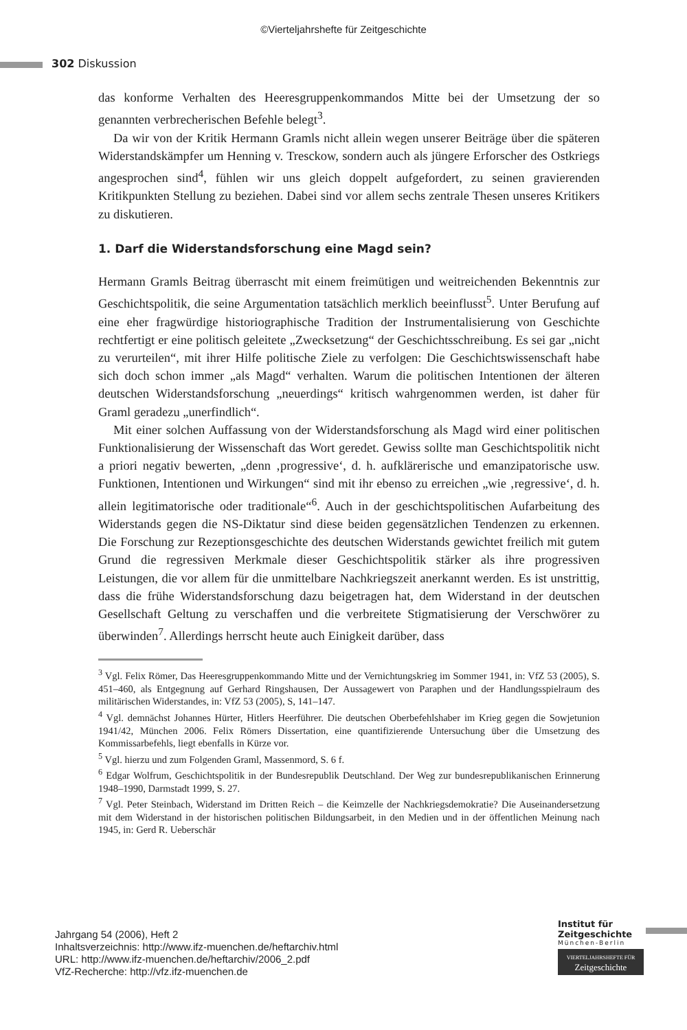©Vierteljahrshefte für Zeitgeschichte
302 Diskussion
das konforme Verhalten des Heeresgruppenkommandos Mitte bei der Umsetzung der so genannten verbrecherischen Befehle belegt<sup>3</sup>.
Da wir von der Kritik Hermann Gramls nicht allein wegen unserer Beiträge über die späteren Widerstandskämpfer um Henning v. Tresckow, sondern auch als jüngere Erforscher des Ostkriegs angesprochen sind<sup>4</sup>, fühlen wir uns gleich doppelt aufgefordert, zu seinen gravierenden Kritikpunkten Stellung zu beziehen. Dabei sind vor allem sechs zentrale Thesen unseres Kritikers zu diskutieren.
1. Darf die Widerstandsforschung eine Magd sein?
Hermann Gramls Beitrag überrascht mit einem freimütigen und weitreichenden Bekenntnis zur Geschichtspolitik, die seine Argumentation tatsächlich merklich beeinflusst<sup>5</sup>. Unter Berufung auf eine eher fragwürdige historiographische Tradition der Instrumentalisierung von Geschichte rechtfertigt er eine politisch geleitete „Zwecksetzung“ der Geschichtsschreibung. Es sei gar „nicht zu verurteilen“, mit ihrer Hilfe politische Ziele zu verfolgen: Die Geschichtswissenschaft habe sich doch schon immer „als Magd“ verhalten. Warum die politischen Intentionen der älteren deutschen Widerstandsforschung „neuerdings“ kritisch wahrgenommen werden, ist daher für Graml geradezu „unerfindlich“.
Mit einer solchen Auffassung von der Widerstandsforschung als Magd wird einer politischen Funktionalisierung der Wissenschaft das Wort geredet. Gewiss sollte man Geschichtspolitik nicht a priori negativ bewerten, „denn ‚progressive‘, d. h. aufklärerische und emanzipatorische usw. Funktionen, Intentionen und Wirkungen“ sind mit ihr ebenso zu erreichen „wie ‚regressive‘, d. h. allein legitimatorische oder traditionale“<sup>6</sup>. Auch in der geschichtspolitischen Aufarbeitung des Widerstands gegen die NS-Diktatur sind diese beiden gegensätzlichen Tendenzen zu erkennen. Die Forschung zur Rezeptionsgeschichte des deutschen Widerstands gewichtet freilich mit gutem Grund die regressiven Merkmale dieser Geschichtspolitik stärker als ihre progressiven Leistungen, die vor allem für die unmittelbare Nachkriegszeit anerkannt werden. Es ist unstrittig, dass die frühe Widerstandsforschung dazu beigetragen hat, dem Widerstand in der deutschen Gesellschaft Geltung zu verschaffen und die verbreitete Stigmatisierung der Verschwörer zu überwinden<sup>7</sup>. Allerdings herrscht heute auch Einigkeit darüber, dass
<sup>3</sup> Vgl. Felix Römer, Das Heeresgruppenkommando Mitte und der Vernichtungskrieg im Sommer 1941, in: VfZ 53 (2005), S. 451–460, als Entgegnung auf Gerhard Ringshausen, Der Aussagewert von Paraphen und der Handlungsspielraum des militärischen Widerstandes, in: VfZ 53 (2005), S, 141–147.
<sup>4</sup> Vgl. demnächst Johannes Hürter, Hitlers Heerführer. Die deutschen Oberbefehlshaber im Krieg gegen die Sowjetunion 1941/42, München 2006. Felix Römers Dissertation, eine quantifizierende Untersuchung über die Umsetzung des Kommissarbefehls, liegt ebenfalls in Kürze vor.
<sup>5</sup> Vgl. hierzu und zum Folgenden Graml, Massenmord, S. 6 f.
<sup>6</sup> Edgar Wolfrum, Geschichtspolitik in der Bundesrepublik Deutschland. Der Weg zur bundesrepublikanischen Erinnerung 1948–1990, Darmstadt 1999, S. 27.
<sup>7</sup> Vgl. Peter Steinbach, Widerstand im Dritten Reich – die Keimzelle der Nachkriegsdemokratie? Die Auseinandersetzung mit dem Widerstand in der historischen politischen Bildungsarbeit, in den Medien und in der öffentlichen Meinung nach 1945, in: Gerd R. Ueberschär
Jahrgang 54 (2006), Heft 2
Inhaltsverzeichnis: http://www.ifz-muenchen.de/heftarchiv.html
URL: http://www.ifz-muenchen.de/heftarchiv/2006_2.pdf
VfZ-Recherche: http://vfz.ifz-muenchen.de
Institut für
Zeitgeschichte
München-Berlin
VIERTELJAHRSHEFTE FÜR
Zeitgeschichte